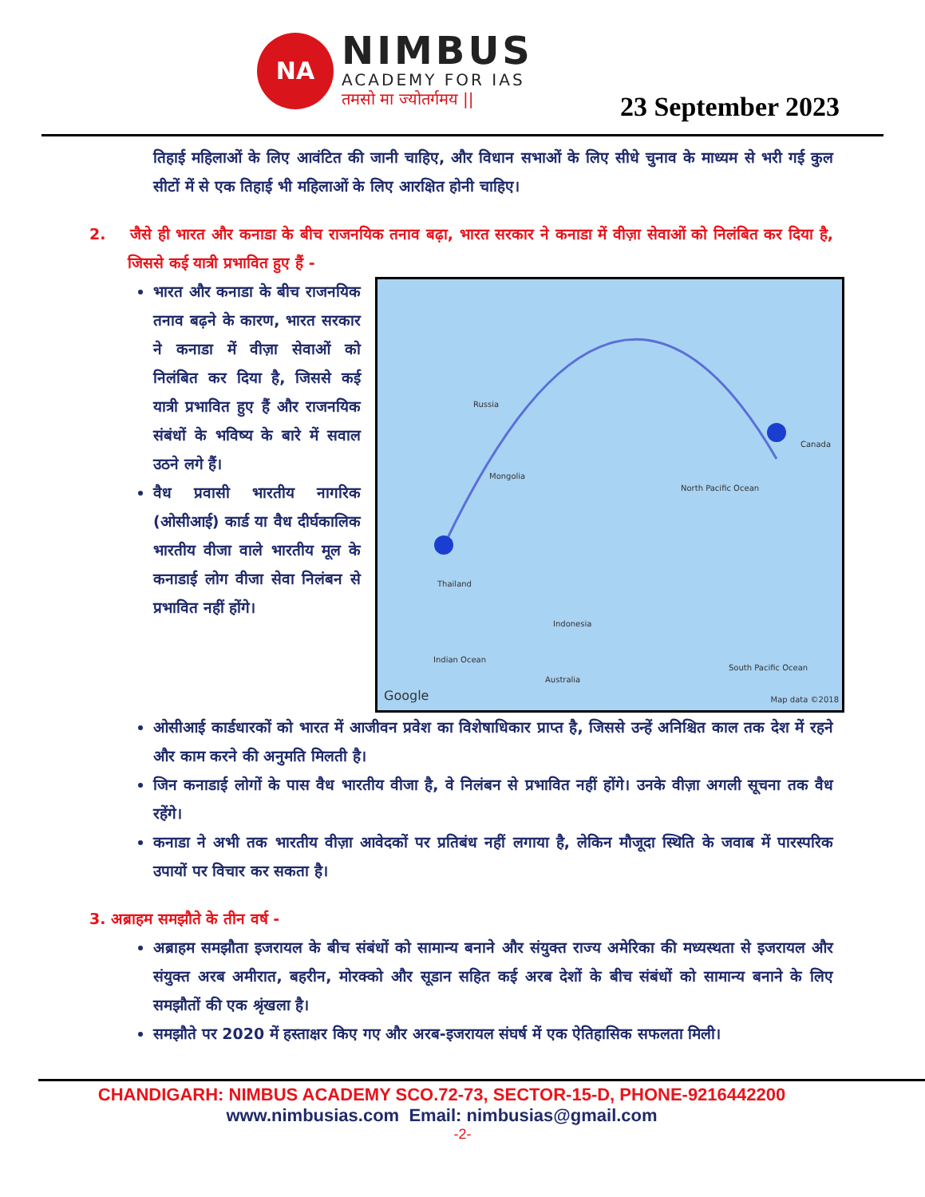NA
NIMBUS
ACADEMY FOR IAS
तमसो मा ज्योतर्गमय ||
23 September 2023
तिहाई महिलाओं के लिए आवंटित की जानी चाहिए, और विधान सभाओं के लिए सीधे चुनाव के माध्यम से भरी गई कुल सीटों में से एक तिहाई भी महिलाओं के लिए आरक्षित होनी चाहिए।
2. जैसे ही भारत और कनाडा के बीच राजनयिक तनाव बढ़ा, भारत सरकार ने कनाडा में वीज़ा सेवाओं को निलंबित कर दिया है, जिससे कई यात्री प्रभावित हुए हैं -
भारत और कनाडा के बीच राजनयिक तनाव बढ़ने के कारण, भारत सरकार ने कनाडा में वीज़ा सेवाओं को निलंबित कर दिया है, जिससे कई यात्री प्रभावित हुए हैं और राजनयिक संबंधों के भविष्य के बारे में सवाल उठने लगे हैं।
वैध प्रवासी भारतीय नागरिक (ओसीआई) कार्ड या वैध दीर्घकालिक भारतीय वीजा वाले भारतीय मूल के कनाडाई लोग वीजा सेवा निलंबन से प्रभावित नहीं होंगे।
Russia
Canada
North Pacific Ocean
Mongolia
Thailand
Indonesia
Indian Ocean
Australia
South Pacific Ocean
Google Map data ©2018
ओसीआई कार्डधारकों को भारत में आजीवन प्रवेश का विशेषाधिकार प्राप्त है, जिससे उन्हें अनिश्चित काल तक देश में रहने और काम करने की अनुमति मिलती है।
जिन कनाडाई लोगों के पास वैध भारतीय वीजा है, वे निलंबन से प्रभावित नहीं होंगे। उनके वीज़ा अगली सूचना तक वैध रहेंगे।
कनाडा ने अभी तक भारतीय वीज़ा आवेदकों पर प्रतिबंध नहीं लगाया है, लेकिन मौजूदा स्थिति के जवाब में पारस्परिक उपायों पर विचार कर सकता है।
3. अब्राहम समझौते के तीन वर्ष -
अब्राहम समझौता इजरायल के बीच संबंधों को सामान्य बनाने और संयुक्त राज्य अमेरिका की मध्यस्थता से इजरायल और संयुक्त अरब अमीरात, बहरीन, मोरक्को और सूडान सहित कई अरब देशों के बीच संबंधों को सामान्य बनाने के लिए समझौतों की एक श्रृंखला है।
समझौते पर 2020 में हस्ताक्षर किए गए और अरब-इजरायल संघर्ष में एक ऐतिहासिक सफलता मिली।
CHANDIGARH: NIMBUS ACADEMY SCO.72-73, SECTOR-15-D, PHONE-9216442200
www.nimbusias.com Email: nimbusias@gmail.com
-2-